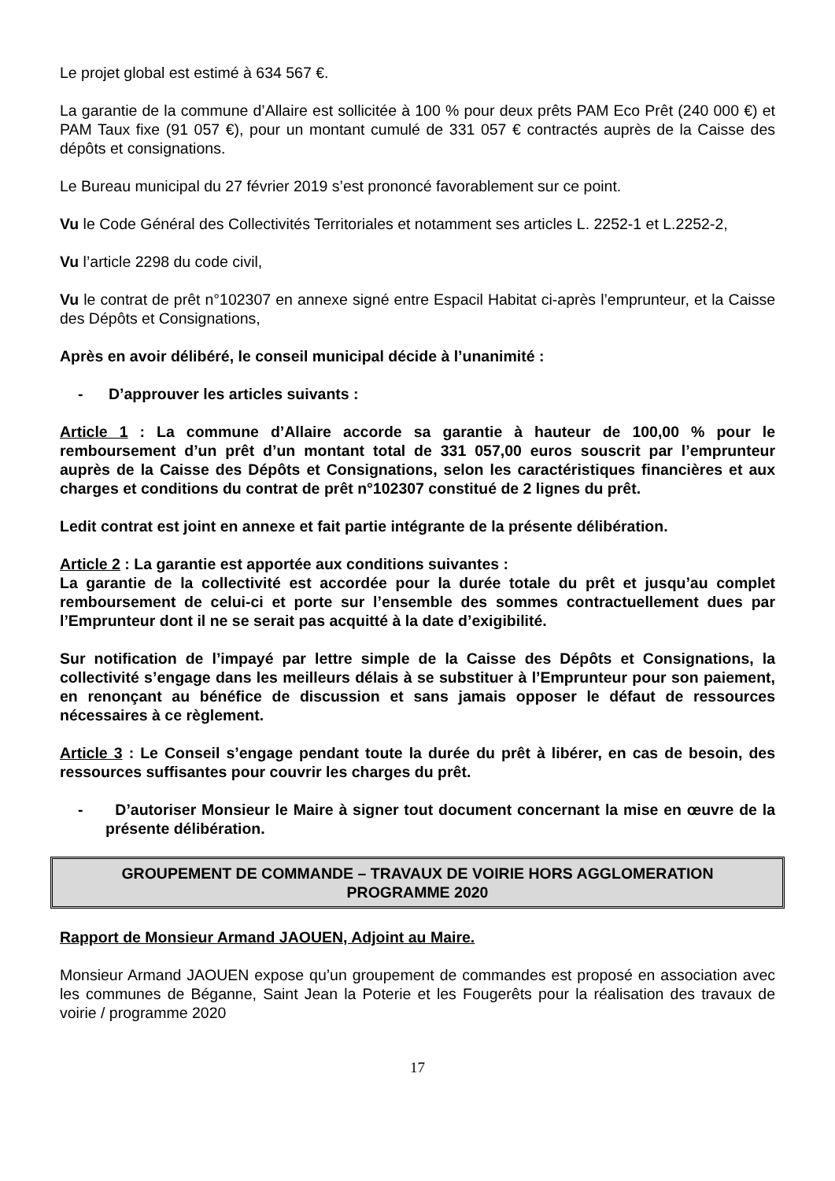Le projet global est estimé à 634 567 €.
La garantie de la commune d’Allaire est sollicitée à 100 % pour deux prêts PAM Eco Prêt (240 000 €) et PAM Taux fixe (91 057 €), pour un montant cumulé de 331 057 € contractés auprès de la Caisse des dépôts et consignations.
Le Bureau municipal du 27 février 2019 s’est prononcé favorablement sur ce point.
Vu le Code Général des Collectivités Territoriales et notamment ses articles L. 2252-1 et L.2252-2,
Vu l’article 2298 du code civil,
Vu le contrat de prêt n°102307 en annexe signé entre Espacil Habitat ci-après l’emprunteur, et la Caisse des Dépôts et Consignations,
Après en avoir délibéré, le conseil municipal décide à l’unanimité :
- D’approuver les articles suivants :
Article 1 : La commune d’Allaire accorde sa garantie à hauteur de 100,00 % pour le remboursement d’un prêt d’un montant total de 331 057,00 euros souscrit par l’emprunteur auprès de la Caisse des Dépôts et Consignations, selon les caractéristiques financières et aux charges et conditions du contrat de prêt n°102307 constitué de 2 lignes du prêt.
Ledit contrat est joint en annexe et fait partie intégrante de la présente délibération.
Article 2 : La garantie est apportée aux conditions suivantes :
La garantie de la collectivité est accordée pour la durée totale du prêt et jusqu’au complet remboursement de celui-ci et porte sur l’ensemble des sommes contractuellement dues par l’Emprunteur dont il ne se serait pas acquitté à la date d’exigibilité.
Sur notification de l’impayé par lettre simple de la Caisse des Dépôts et Consignations, la collectivité s’engage dans les meilleurs délais à se substituer à l’Emprunteur pour son paiement, en renonçant au bénéfice de discussion et sans jamais opposer le défaut de ressources nécessaires à ce règlement.
Article 3 : Le Conseil s’engage pendant toute la durée du prêt à libérer, en cas de besoin, des ressources suffisantes pour couvrir les charges du prêt.
- D’autoriser Monsieur le Maire à signer tout document concernant la mise en œuvre de la présente délibération.
GROUPEMENT DE COMMANDE – TRAVAUX DE VOIRIE HORS AGGLOMERATION
PROGRAMME 2020
Rapport de Monsieur Armand JAOUEN, Adjoint au Maire.
Monsieur Armand JAOUEN expose qu’un groupement de commandes est proposé en association avec les communes de Béganne, Saint Jean la Poterie et les Fougerêts pour la réalisation des travaux de voirie / programme 2020
17